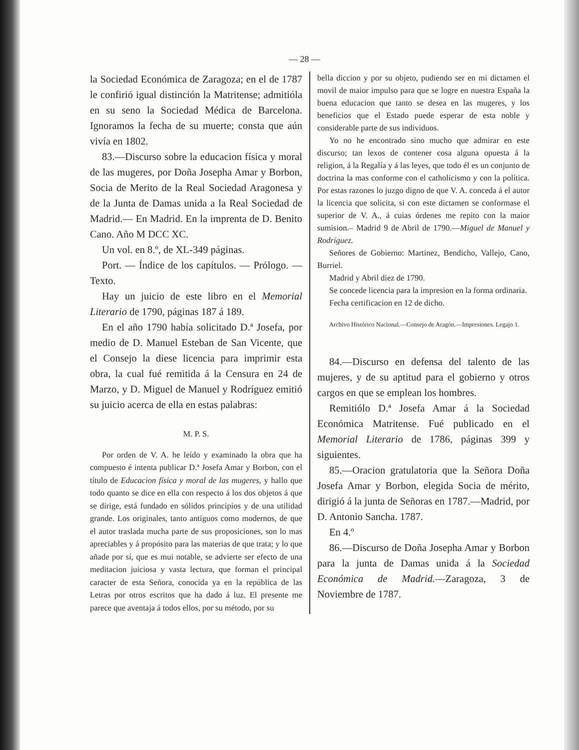— 28 —
la Sociedad Económica de Zaragoza; en el de 1787 le confirió igual distinción la Matritense; admitióla en su seno la Sociedad Médica de Barcelona. Ignoramos la fecha de su muerte; consta que aún vivía en 1802.
83.—Discurso sobre la educacion física y moral de las mugeres, por Doña Josepha Amar y Borbon, Socia de Merito de la Real Sociedad Aragonesa y de la Junta de Damas unida a la Real Sociedad de Madrid.— En Madrid. En la imprenta de D. Benito Cano. Año M DCC XC.
Un vol. en 8.º, de XL-349 páginas.
Port. — Índice de los capítulos. — Prólogo. — Texto.
Hay un juicio de este libro en el Memorial Literario de 1790, páginas 187 á 189.
En el año 1790 había solicitado D.ª Josefa, por medio de D. Manuel Esteban de San Vicente, que el Consejo la diese licencia para imprimir esta obra, la cual fué remitida á la Censura en 24 de Marzo, y D. Miguel de Manuel y Rodríguez emitió su juicio acerca de ella en estas palabras:
M. P. S.
Por orden de V. A. he leído y examinado la obra que ha compuesto é intenta publicar D.ª Josefa Amar y Borbon, con el título de Educacion física y moral de las mugeres, y hallo que todo quanto se dice en ella con respecto á los dos objetos á que se dirige, está fundado en sólidos principios y de una utilidad grande. Los originales, tanto antiguos como modernos, de que el autor traslada mucha parte de sus proposiciones, son lo mas apreciables y á propósito para las materias de que trata; y lo que añade por sí, que es mui notable, se advierte ser efecto de una meditacion juiciosa y vasta lectura, que forman el principal caracter de esta Señora, conocida ya en la república de las Letras por otros escritos que ha dado á luz. El presente me parece que aventaja á todos ellos, por su método, por su
bella diccion y por su objeto, pudiendo ser en mi dictamen el movil de maior impulso para que se logre en nuestra España la buena educacion que tanto se desea en las mugeres, y los beneficios que el Estado puede esperar de esta noble y considerable parte de sus individuos.
Yo no he encontrado sino mucho que admirar en este discurso; tan lexos de contener cosa alguna opuesta á la religion, á la Regalía y á las leyes, que todo él es un conjunto de doctrina la mas conforme con el catholicismo y con la política. Por estas razones lo juzgo digno de que V. A. conceda á el autor la licencia que solicita, si con este dictamen se conformase el superior de V. A., á cuias órdenes me repito con la maior sumision.– Madrid 9 de Abril de 1790.—Miguel de Manuel y Rodríguez.
Señores de Gobierno: Martinez, Bendicho, Vallejo, Cano, Burriel.
Madrid y Abril diez de 1790.
Se concede licencia para la impresion en la forma ordinaria.
Fecha certificacion en 12 de dicho.
Archivo Histórico Nacional.—Consejo de Aragón.—Impresiones. Legajo 1.
84.—Discurso en defensa del talento de las mujeres, y de su aptitud para el gobierno y otros cargos en que se emplean los hombres.
Remitiólo D.ª Josefa Amar á la Sociedad Económica Matritense. Fué publicado en el Memorial Literario de 1786, páginas 399 y siguientes.
85.—Oracion gratulatoria que la Señora Doña Josefa Amar y Borbon, elegida Socia de mérito, dirigió á la junta de Señoras en 1787.—Madrid, por D. Antonio Sancha. 1787.
En 4.º
86.—Discurso de Doña Josepha Amar y Borbon para la junta de Damas unida á la Sociedad Económica de Madrid.—Zaragoza, 3 de Noviembre de 1787.